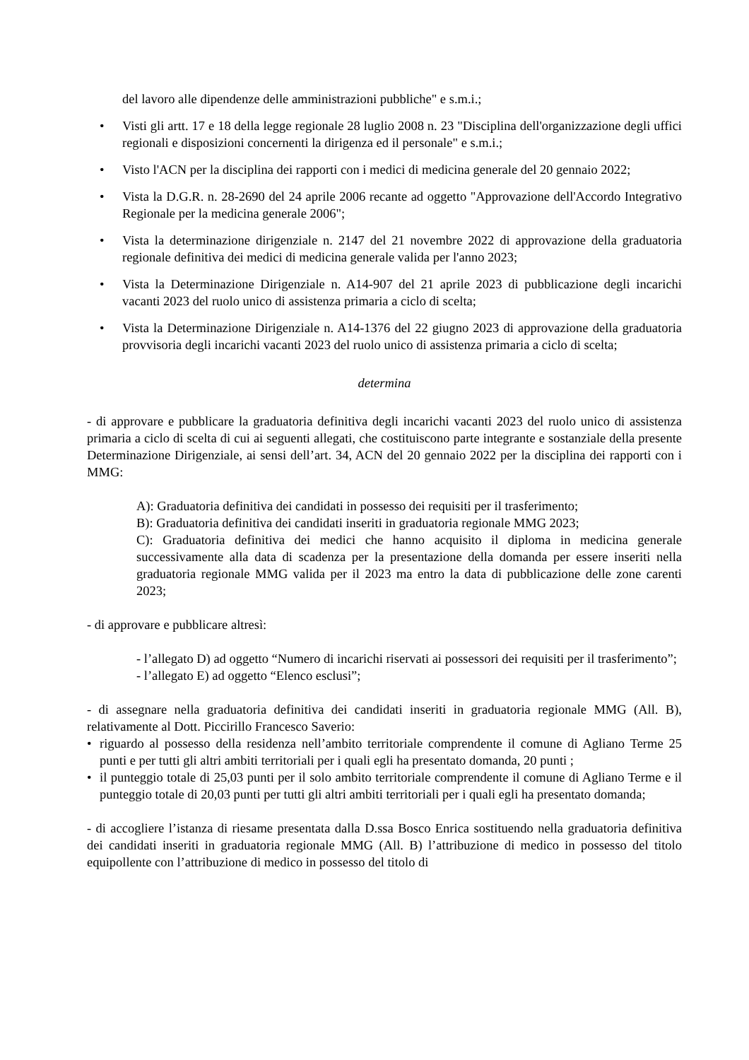del lavoro alle dipendenze delle amministrazioni pubbliche" e s.m.i.;
• Visti gli artt. 17 e 18 della legge regionale 28 luglio 2008 n. 23 "Disciplina dell'organizzazione degli uffici regionali e disposizioni concernenti la dirigenza ed il personale" e s.m.i.;
• Visto l'ACN per la disciplina dei rapporti con i medici di medicina generale del 20 gennaio 2022;
• Vista la D.G.R. n. 28-2690 del 24 aprile 2006 recante ad oggetto "Approvazione dell'Accordo Integrativo Regionale per la medicina generale 2006";
• Vista la determinazione dirigenziale n. 2147 del 21 novembre 2022 di approvazione della graduatoria regionale definitiva dei medici di medicina generale valida per l'anno 2023;
• Vista la Determinazione Dirigenziale n. A14-907 del 21 aprile 2023 di pubblicazione degli incarichi vacanti 2023 del ruolo unico di assistenza primaria a ciclo di scelta;
• Vista la Determinazione Dirigenziale n. A14-1376 del 22 giugno 2023 di approvazione della graduatoria provvisoria degli incarichi vacanti 2023 del ruolo unico di assistenza primaria a ciclo di scelta;
determina
- di approvare e pubblicare la graduatoria definitiva degli incarichi vacanti 2023 del ruolo unico di assistenza primaria a ciclo di scelta di cui ai seguenti allegati, che costituiscono parte integrante e sostanziale della presente Determinazione Dirigenziale, ai sensi dell’art. 34, ACN del 20 gennaio 2022 per la disciplina dei rapporti con i MMG:
A): Graduatoria definitiva dei candidati in possesso dei requisiti per il trasferimento;
B): Graduatoria definitiva dei candidati inseriti in graduatoria regionale MMG 2023;
C): Graduatoria definitiva dei medici che hanno acquisito il diploma in medicina generale successivamente alla data di scadenza per la presentazione della domanda per essere inseriti nella graduatoria regionale MMG valida per il 2023 ma entro la data di pubblicazione delle zone carenti 2023;
- di approvare e pubblicare altresì:
- l’allegato D) ad oggetto “Numero di incarichi riservati ai possessori dei requisiti per il trasferimento”;
- l’allegato E) ad oggetto “Elenco esclusi”;
- di assegnare nella graduatoria definitiva dei candidati inseriti in graduatoria regionale MMG (All. B), relativamente al Dott. Piccirillo Francesco Saverio:
• riguardo al possesso della residenza nell’ambito territoriale comprendente il comune di Agliano Terme 25 punti e per tutti gli altri ambiti territoriali per i quali egli ha presentato domanda, 20 punti ;
• il punteggio totale di 25,03 punti per il solo ambito territoriale comprendente il comune di Agliano Terme e il punteggio totale di 20,03 punti per tutti gli altri ambiti territoriali per i quali egli ha presentato domanda;
- di accogliere l’istanza di riesame presentata dalla D.ssa Bosco Enrica sostituendo nella graduatoria definitiva dei candidati inseriti in graduatoria regionale MMG (All. B) l’attribuzione di medico in possesso del titolo equipollente con l’attribuzione di medico in possesso del titolo di